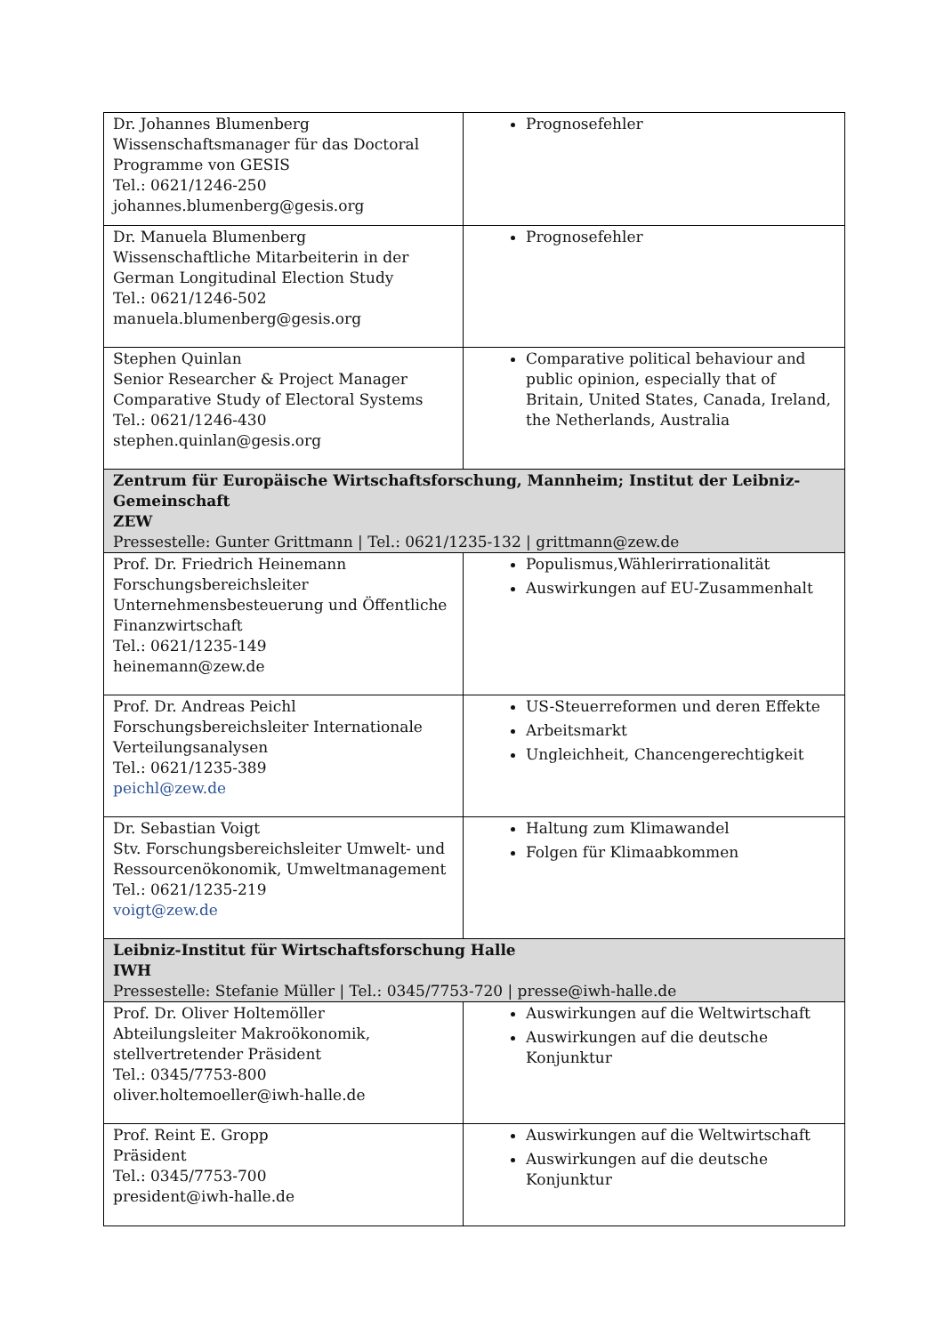| Dr. Johannes Blumenberg Wissenschaftsmanager für das Doctoral Programme von GESIS Tel.: 0621/1246-250 johannes.blumenberg@gesis.org | Prognosefehler |
| Dr. Manuela Blumenberg Wissenschaftliche Mitarbeiterin in der German Longitudinal Election Study Tel.: 0621/1246-502 manuela.blumenberg@gesis.org | Prognosefehler |
| Stephen Quinlan Senior Researcher & Project Manager Comparative Study of Electoral Systems Tel.: 0621/1246-430 stephen.quinlan@gesis.org | Comparative political behaviour and public opinion, especially that of Britain, United States, Canada, Ireland, the Netherlands, Australia |
| Zentrum für Europäische Wirtschaftsforschung, Mannheim; Institut der Leibniz-Gemeinschaft ZEW Pressestelle: Gunter Grittmann / Tel.: 0621/1235-132 / grittmann@zew.de | |
| Prof. Dr. Friedrich Heinemann Forschungsbereichsleiter Unternehmensbesteuerung und Öffentliche Finanzwirtschaft Tel.: 0621/1235-149 heinemann@zew.de | Populismus,Wählerirrationalität Auswirkungen auf EU-Zusammenhalt |
| Prof. Dr. Andreas Peichl Forschungsbereichsleiter Internationale Verteilungsanalysen Tel.: 0621/1235-389 peichl@zew.de | US-Steuerreformen und deren Effekte Arbeitsmarkt Ungleichheit, Chancengerechtigkeit |
| Dr. Sebastian Voigt Stv. Forschungsbereichsleiter Umwelt- und Ressourcenökonomik, Umweltmanagement Tel.: 0621/1235-219 voigt@zew.de | Haltung zum Klimawandel Folgen für Klimaabkommen |
| Leibniz-Institut für Wirtschaftsforschung Halle IWH Pressestelle: Stefanie Müller / Tel.: 0345/7753-720 / presse@iwh-halle.de | |
| Prof. Dr. Oliver Holtemöller Abteilungsleiter Makroökonomik, stellvertretender Präsident Tel.: 0345/7753-800 oliver.holtemoeller@iwh-halle.de | Auswirkungen auf die Weltwirtschaft Auswirkungen auf die deutsche Konjunktur |
| Prof. Reint E. Gropp Präsident Tel.: 0345/7753-700 president@iwh-halle.de | Auswirkungen auf die Weltwirtschaft Auswirkungen auf die deutsche Konjunktur |